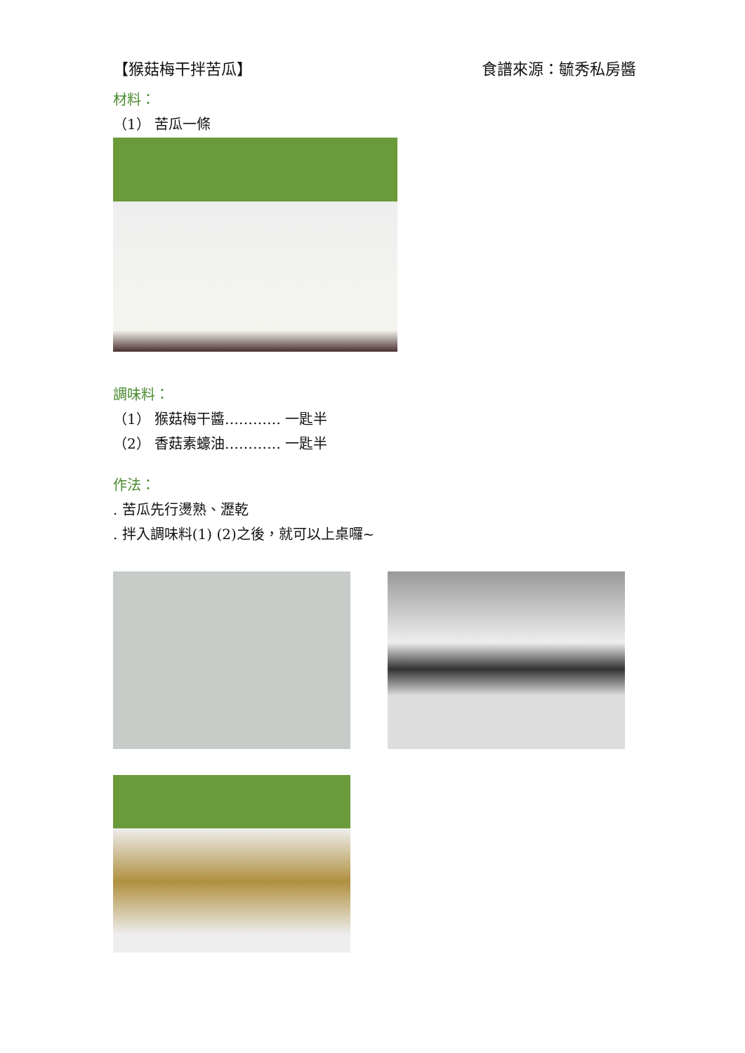【猴菇梅干拌苦瓜】 食譜來源：毓秀私房醬
材料：
（1） 苦瓜一條
調味料：
（1） 猴菇梅干醬………… 一匙半
（2） 香菇素蠔油………… 一匙半
作法：
. 苦瓜先行燙熟、瀝乾
. 拌入調味料(1) (2)之後，就可以上桌囉~